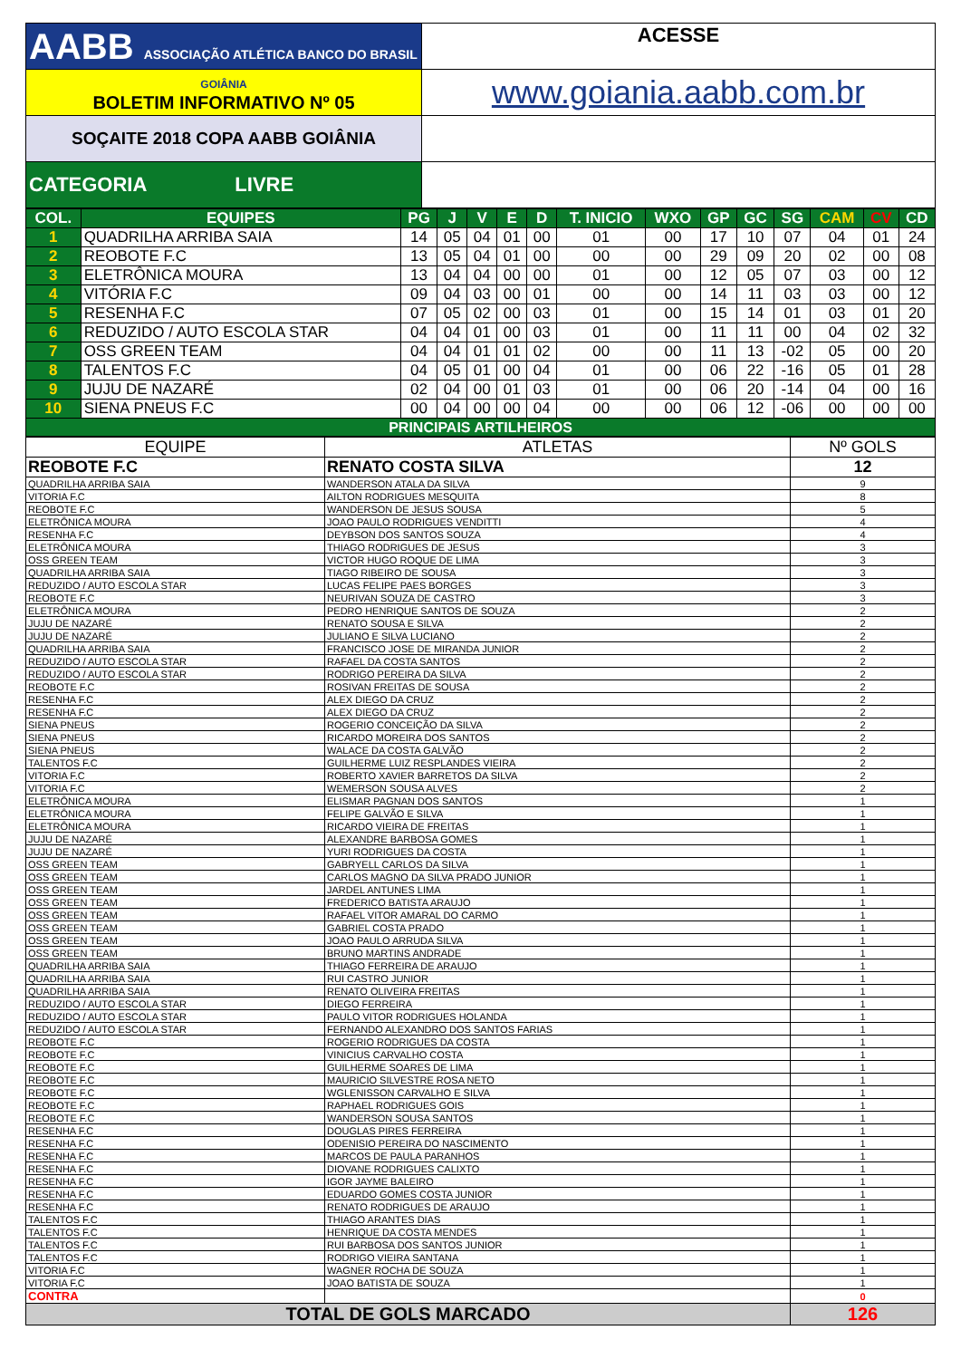| AABB ASSOCIAÇÃO ATLÉTICA BANCO DO BRASIL | ACESSE |
| GOIÂNIA BOLETIM INFORMATIVO Nº 05 | www.goiania.aabb.com.br |
| SOÇAITE 2018 COPA AABB GOIÂNIA | |
| CATEGORIA LIVRE | |
| COL. | EQUIPES | PG | J | V | E | D | T. INICIO | WXO | GP | GC | SG | CAM | CV | CD |
| 1 | QUADRILHA ARRIBA SAIA | 14 | 05 | 04 | 01 | 00 | 01 | 00 | 17 | 10 | 07 | 04 | 01 | 24 |
| 2 | REOBOTE F.C | 13 | 05 | 04 | 01 | 00 | 00 | 00 | 29 | 09 | 20 | 02 | 00 | 08 |
| 3 | ELETRÔNICA MOURA | 13 | 04 | 04 | 00 | 00 | 01 | 00 | 12 | 05 | 07 | 03 | 00 | 12 |
| 4 | VITÓRIA F.C | 09 | 04 | 03 | 00 | 01 | 00 | 00 | 14 | 11 | 03 | 03 | 00 | 12 |
| 5 | RESENHA F.C | 07 | 05 | 02 | 00 | 03 | 01 | 00 | 15 | 14 | 01 | 03 | 01 | 20 |
| 6 | REDUZIDO / AUTO ESCOLA STAR | 04 | 04 | 01 | 00 | 03 | 01 | 00 | 11 | 11 | 00 | 04 | 02 | 32 |
| 7 | OSS GREEN TEAM | 04 | 04 | 01 | 01 | 02 | 00 | 00 | 11 | 13 | -02 | 05 | 00 | 20 |
| 8 | TALENTOS F.C | 04 | 05 | 01 | 00 | 04 | 01 | 00 | 06 | 22 | -16 | 05 | 01 | 28 |
| 9 | JUJU DE NAZARÉ | 02 | 04 | 00 | 01 | 03 | 01 | 00 | 06 | 20 | -14 | 04 | 00 | 16 |
| 10 | SIENA PNEUS F.C | 00 | 04 | 00 | 00 | 04 | 00 | 00 | 06 | 12 | -06 | 00 | 00 | 00 |
| PRINCIPAIS ARTILHEIROS | | | | | | | | | | | | | | |
| EQUIPE | ATLETAS | Nº GOLS |
| REOBOTE F.C | RENATO COSTA SILVA | 12 |
| QUADRILHA ARRIBA SAIA | WANDERSON ATALA DA SILVA | 9 |
| VITORIA F.C | AILTON RODRIGUES MESQUITA | 8 |
| REOBOTE F.C | WANDERSON DE JESUS SOUSA | 5 |
| ELETRÔNICA MOURA | JOAO PAULO RODRIGUES VENDITTI | 4 |
| RESENHA F.C | DEYBSON DOS SANTOS SOUZA | 4 |
| ELETRÔNICA MOURA | THIAGO RODRIGUES DE JESUS | 3 |
| OSS GREEN TEAM | VICTOR HUGO ROQUE DE LIMA | 3 |
| QUADRILHA ARRIBA SAIA | TIAGO RIBEIRO DE SOUSA | 3 |
| REDUZIDO / AUTO ESCOLA STAR | LUCAS FELIPE PAES BORGES | 3 |
| REOBOTE F.C | NEURIVAN SOUZA DE CASTRO | 3 |
| ELETRÔNICA MOURA | PEDRO HENRIQUE SANTOS DE SOUZA | 2 |
| JUJU DE NAZARÉ | RENATO SOUSA E SILVA | 2 |
| JUJU DE NAZARÉ | JULIANO E SILVA LUCIANO | 2 |
| QUADRILHA ARRIBA SAIA | FRANCISCO JOSE DE MIRANDA JUNIOR | 2 |
| REDUZIDO / AUTO ESCOLA STAR | RAFAEL DA COSTA SANTOS | 2 |
| REDUZIDO / AUTO ESCOLA STAR | RODRIGO PEREIRA DA SILVA | 2 |
| REOBOTE F.C | ROSIVAN FREITAS DE SOUSA | 2 |
| RESENHA F.C | ALEX DIEGO DA CRUZ | 2 |
| RESENHA F.C | ALEX DIEGO DA CRUZ | 2 |
| SIENA PNEUS | ROGERIO CONCEIÇÃO DA SILVA | 2 |
| SIENA PNEUS | RICARDO MOREIRA DOS SANTOS | 2 |
| SIENA PNEUS | WALACE DA COSTA GALVÃO | 2 |
| TALENTOS F.C | GUILHERME LUIZ RESPLANDES VIEIRA | 2 |
| VITORIA F.C | ROBERTO XAVIER BARRETOS DA SILVA | 2 |
| VITORIA F.C | WEMERSON SOUSA ALVES | 2 |
| ELETRÔNICA MOURA | ELISMAR PAGNAN DOS SANTOS | 1 |
| ELETRÔNICA MOURA | FELIPE GALVÃO E SILVA | 1 |
| ELETRÔNICA MOURA | RICARDO VIEIRA DE FREITAS | 1 |
| JUJU DE NAZARÉ | ALEXANDRE BARBOSA GOMES | 1 |
| JUJU DE NAZARÉ | YURI RODRIGUES DA COSTA | 1 |
| OSS GREEN TEAM | GABRYELL CARLOS DA SILVA | 1 |
| OSS GREEN TEAM | CARLOS MAGNO DA SILVA PRADO JUNIOR | 1 |
| OSS GREEN TEAM | JARDEL ANTUNES LIMA | 1 |
| OSS GREEN TEAM | FREDERICO BATISTA ARAUJO | 1 |
| OSS GREEN TEAM | RAFAEL VITOR AMARAL DO CARMO | 1 |
| OSS GREEN TEAM | GABRIEL COSTA PRADO | 1 |
| OSS GREEN TEAM | JOAO PAULO ARRUDA SILVA | 1 |
| OSS GREEN TEAM | BRUNO MARTINS ANDRADE | 1 |
| QUADRILHA ARRIBA SAIA | THIAGO FERREIRA DE ARAUJO | 1 |
| QUADRILHA ARRIBA SAIA | RUI CASTRO JUNIOR | 1 |
| QUADRILHA ARRIBA SAIA | RENATO OLIVEIRA FREITAS | 1 |
| REDUZIDO / AUTO ESCOLA STAR | DIEGO FERREIRA | 1 |
| REDUZIDO / AUTO ESCOLA STAR | PAULO VITOR RODRIGUES HOLANDA | 1 |
| REDUZIDO / AUTO ESCOLA STAR | FERNANDO ALEXANDRO DOS SANTOS FARIAS | 1 |
| REOBOTE F.C | ROGERIO RODRIGUES DA COSTA | 1 |
| REOBOTE F.C | VINICIUS CARVALHO COSTA | 1 |
| REOBOTE F.C | GUILHERME SOARES DE LIMA | 1 |
| REOBOTE F.C | MAURICIO SILVESTRE ROSA NETO | 1 |
| REOBOTE F.C | WGLENISSON CARVALHO E SILVA | 1 |
| REOBOTE F.C | RAPHAEL RODRIGUES GOIS | 1 |
| REOBOTE F.C | WANDERSON SOUSA SANTOS | 1 |
| RESENHA F.C | DOUGLAS PIRES FERREIRA | 1 |
| RESENHA F.C | ODENISIO PEREIRA DO NASCIMENTO | 1 |
| RESENHA F.C | MARCOS DE PAULA PARANHOS | 1 |
| RESENHA F.C | DIOVANE RODRIGUES CALIXTO | 1 |
| RESENHA F.C | IGOR JAYME BALEIRO | 1 |
| RESENHA F.C | EDUARDO GOMES COSTA JUNIOR | 1 |
| RESENHA F.C | RENATO RODRIGUES DE ARAUJO | 1 |
| TALENTOS F.C | THIAGO ARANTES DIAS | 1 |
| TALENTOS F.C | HENRIQUE DA COSTA MENDES | 1 |
| TALENTOS F.C | RUI BARBOSA DOS SANTOS JUNIOR | 1 |
| TALENTOS F.C | RODRIGO VIEIRA SANTANA | 1 |
| VITORIA F.C | WAGNER ROCHA DE SOUZA | 1 |
| VITORIA F.C | JOAO BATISTA DE SOUZA | 1 |
| CONTRA | | 0 |
| TOTAL DE GOLS MARCADO | | 126 |